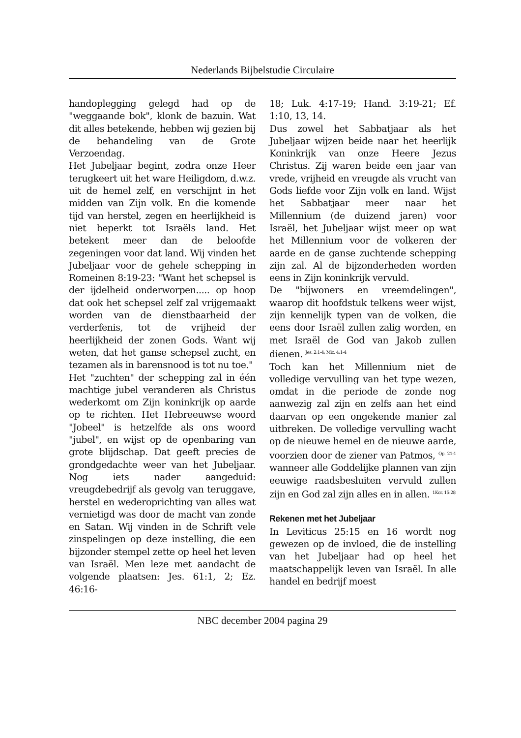Nederlands Bijbelstudie Circulaire
handoplegging gelegd had op de "weggaande bok", klonk de bazuin. Wat dit alles betekende, hebben wij gezien bij de behandeling van de Grote Verzoendag.
Het Jubeljaar begint, zodra onze Heer terugkeert uit het ware Heiligdom, d.w.z. uit de hemel zelf, en verschijnt in het midden van Zijn volk. En die komende tijd van herstel, zegen en heerlijkheid is niet beperkt tot Israëls land. Het betekent meer dan de beloofde zegeningen voor dat land. Wij vinden het Jubeljaar voor de gehele schepping in Romeinen 8:19-23: "Want het schepsel is der ijdelheid onderworpen..... op hoop dat ook het schepsel zelf zal vrijgemaakt worden van de dienstbaarheid der verderfenis, tot de vrijheid der heerlijkheid der zonen Gods. Want wij weten, dat het ganse schepsel zucht, en tezamen als in barensnood is tot nu toe."
Het "zuchten" der schepping zal in één machtige jubel veranderen als Christus wederkomt om Zijn koninkrijk op aarde op te richten. Het Hebreeuwse woord "Jobeel" is hetzelfde als ons woord "jubel", en wijst op de openbaring van grote blijdschap. Dat geeft precies de grondgedachte weer van het Jubeljaar. Nog iets nader aangeduid: vreugdebedrijf als gevolg van teruggave, herstel en wederoprichting van alles wat vernietigd was door de macht van zonde en Satan. Wij vinden in de Schrift vele zinspelingen op deze instelling, die een bijzonder stempel zette op heel het leven van Israël. Men leze met aandacht de volgende plaatsen: Jes. 61:1, 2; Ez. 46:16-
18; Luk. 4:17-19; Hand. 3:19-21; Ef. 1:10, 13, 14.
Dus zowel het Sabbatjaar als het Jubeljaar wijzen beide naar het heerlijk Koninkrijk van onze Heere Jezus Christus. Zij waren beide een jaar van vrede, vrijheid en vreugde als vrucht van Gods liefde voor Zijn volk en land. Wijst het Sabbatjaar meer naar het Millennium (de duizend jaren) voor Israël, het Jubeljaar wijst meer op wat het Millennium voor de volkeren der aarde en de ganse zuchtende schepping zijn zal. Al de bijzonderheden worden eens in Zijn koninkrijk vervuld.
De "bijwoners en vreemdelingen", waarop dit hoofdstuk telkens weer wijst, zijn kennelijk typen van de volken, die eens door Israël zullen zalig worden, en met Israël de God van Jakob zullen dienen. <sup>Jes. 2:1-4; Mic. 4:1-4</sup>
Toch kan het Millennium niet de volledige vervulling van het type wezen, omdat in die periode de zonde nog aanwezig zal zijn en zelfs aan het eind daarvan op een ongekende manier zal uitbreken. De volledige vervulling wacht op de nieuwe hemel en de nieuwe aarde, voorzien door de ziener van Patmos, <sup>Op. 21:1</sup> wanneer alle Goddelijke plannen van zijn eeuwige raadsbesluiten vervuld zullen zijn en God zal zijn alles en in allen. <sup>1Kor. 15:28</sup>
Rekenen met het Jubeljaar
In Leviticus 25:15 en 16 wordt nog gewezen op de invloed, die de instelling van het Jubeljaar had op heel het maatschappelijk leven van Israël. In alle handel en bedrijf moest
NBC december 2004 pagina 29